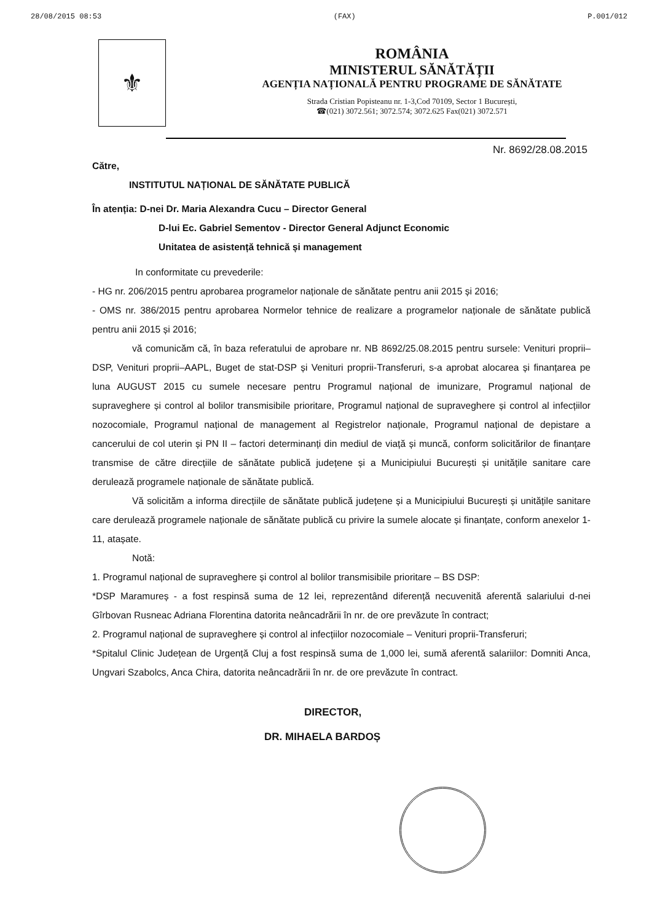28/08/2015 08:53 (FAX) P.001/012
⚜
ROMÂNIA
MINISTERUL SĂNĂTĂȚII
AGENȚIA NAȚIONALĂ PENTRU PROGRAME DE SĂNĂTATE
Strada Cristian Popisteanu nr. 1-3,Cod 70109, Sector 1 București,
☎(021) 3072.561; 3072.574; 3072.625 Fax(021) 3072.571
Nr. 8692/28.08.2015
Către,
INSTITUTUL NAȚIONAL DE SĂNĂTATE PUBLICĂ
În atenția: D-nei Dr. Maria Alexandra Cucu – Director General
D-lui Ec. Gabriel Sementov - Director General Adjunct Economic
Unitatea de asistență tehnică și management
In conformitate cu prevederile:
- HG nr. 206/2015 pentru aprobarea programelor naționale de sănătate pentru anii 2015 și 2016;
- OMS nr. 386/2015 pentru aprobarea Normelor tehnice de realizare a programelor naționale de sănătate publică pentru anii 2015 și 2016;
vă comunicăm că, în baza referatului de aprobare nr. NB 8692/25.08.2015 pentru sursele: Venituri proprii–DSP, Venituri proprii–AAPL, Buget de stat-DSP și Venituri proprii-Transferuri, s-a aprobat alocarea și finanțarea pe luna AUGUST 2015 cu sumele necesare pentru Programul național de imunizare, Programul național de supraveghere și control al bolilor transmisibile prioritare, Programul național de supraveghere și control al infecțiilor nozocomiale, Programul național de management al Registrelor naționale, Programul național de depistare a cancerului de col uterin și PN II – factori determinanți din mediul de viață și muncă, conform solicitărilor de finanțare transmise de către direcțiile de sănătate publică județene și a Municipiului București și unitățile sanitare care derulează programele naționale de sănătate publică.
Vă solicităm a informa direcțiile de sănătate publică județene și a Municipiului București și unitățile sanitare care derulează programele naționale de sănătate publică cu privire la sumele alocate și finanțate, conform anexelor 1-11, atașate.
Notă:
1. Programul național de supraveghere și control al bolilor transmisibile prioritare – BS DSP:
*DSP Maramureș - a fost respinsă suma de 12 lei, reprezentând diferență necuvenită aferentă salariului d-nei Gîrbovan Rusneac Adriana Florentina datorita neâncadrării în nr. de ore prevăzute în contract;
2. Programul național de supraveghere și control al infecțiilor nozocomiale – Venituri proprii-Transferuri;
*Spitalul Clinic Județean de Urgență Cluj a fost respinsă suma de 1,000 lei, sumă aferentă salariilor: Domniti Anca, Ungvari Szabolcs, Anca Chira, datorita neâncadrării în nr. de ore prevăzute în contract.
DIRECTOR,
DR. MIHAELA BARDOȘ